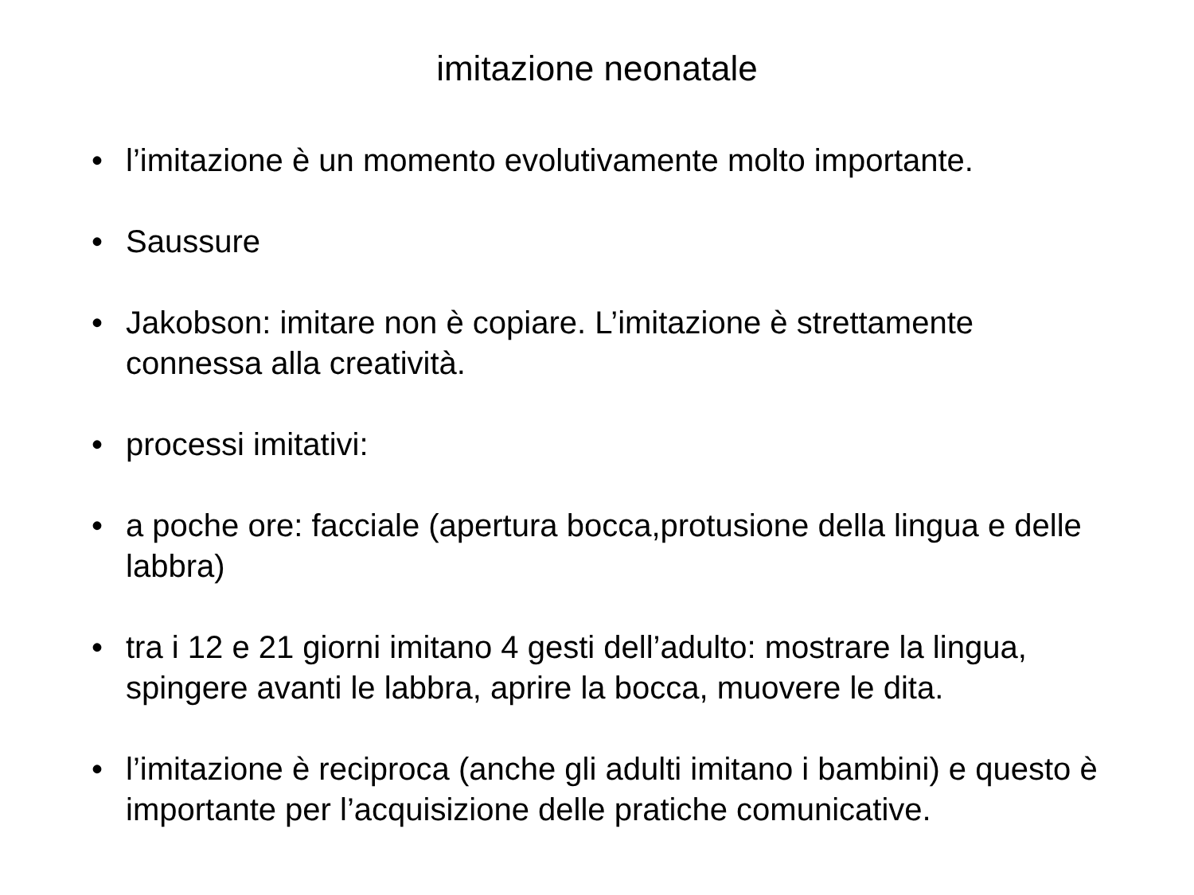imitazione neonatale
• l’imitazione è un momento evolutivamente molto importante.
• Saussure
• Jakobson: imitare non è copiare. L’imitazione è strettamente connessa alla creatività.
• processi imitativi:
• a poche ore: facciale (apertura bocca,protusione della lingua e delle labbra)
• tra i 12 e 21 giorni imitano 4 gesti dell’adulto: mostrare la lingua, spingere avanti le labbra, aprire la bocca, muovere le dita.
• l’imitazione è reciproca (anche gli adulti imitano i bambini) e questo è importante per l’acquisizione delle pratiche comunicative.